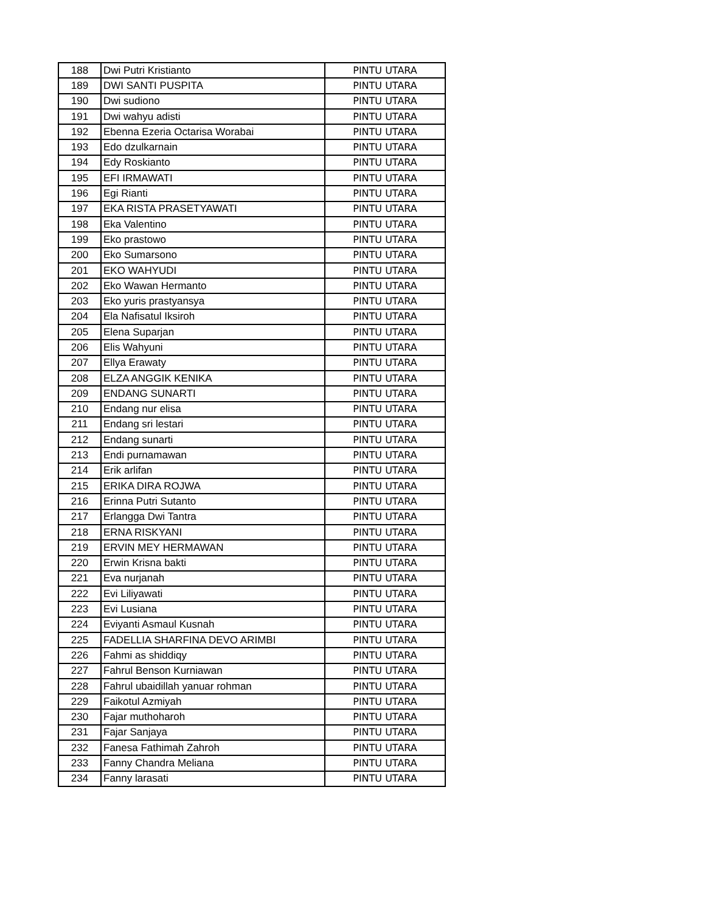| 188 | Dwi Putri Kristianto | PINTU UTARA |
| 189 | DWI SANTI PUSPITA | PINTU UTARA |
| 190 | Dwi sudiono | PINTU UTARA |
| 191 | Dwi wahyu adisti | PINTU UTARA |
| 192 | Ebenna Ezeria Octarisa Worabai | PINTU UTARA |
| 193 | Edo dzulkarnain | PINTU UTARA |
| 194 | Edy Roskianto | PINTU UTARA |
| 195 | EFI IRMAWATI | PINTU UTARA |
| 196 | Egi Rianti | PINTU UTARA |
| 197 | EKA RISTA PRASETYAWATI | PINTU UTARA |
| 198 | Eka Valentino | PINTU UTARA |
| 199 | Eko prastowo | PINTU UTARA |
| 200 | Eko Sumarsono | PINTU UTARA |
| 201 | EKO WAHYUDI | PINTU UTARA |
| 202 | Eko Wawan Hermanto | PINTU UTARA |
| 203 | Eko yuris prastyansya | PINTU UTARA |
| 204 | Ela Nafisatul Iksiroh | PINTU UTARA |
| 205 | Elena Suparjan | PINTU UTARA |
| 206 | Elis Wahyuni | PINTU UTARA |
| 207 | Ellya Erawaty | PINTU UTARA |
| 208 | ELZA ANGGIK KENIKA | PINTU UTARA |
| 209 | ENDANG SUNARTI | PINTU UTARA |
| 210 | Endang nur elisa | PINTU UTARA |
| 211 | Endang sri lestari | PINTU UTARA |
| 212 | Endang sunarti | PINTU UTARA |
| 213 | Endi purnamawan | PINTU UTARA |
| 214 | Erik arlifan | PINTU UTARA |
| 215 | ERIKA DIRA ROJWA | PINTU UTARA |
| 216 | Erinna Putri Sutanto | PINTU UTARA |
| 217 | Erlangga Dwi Tantra | PINTU UTARA |
| 218 | ERNA RISKYANI | PINTU UTARA |
| 219 | ERVIN MEY HERMAWAN | PINTU UTARA |
| 220 | Erwin Krisna bakti | PINTU UTARA |
| 221 | Eva nurjanah | PINTU UTARA |
| 222 | Evi Liliyawati | PINTU UTARA |
| 223 | Evi Lusiana | PINTU UTARA |
| 224 | Eviyanti Asmaul Kusnah | PINTU UTARA |
| 225 | FADELLIA SHARFINA DEVO ARIMBI | PINTU UTARA |
| 226 | Fahmi as shiddiqy | PINTU UTARA |
| 227 | Fahrul Benson Kurniawan | PINTU UTARA |
| 228 | Fahrul ubaidillah yanuar rohman | PINTU UTARA |
| 229 | Faikotul Azmiyah | PINTU UTARA |
| 230 | Fajar muthoharoh | PINTU UTARA |
| 231 | Fajar Sanjaya | PINTU UTARA |
| 232 | Fanesa Fathimah Zahroh | PINTU UTARA |
| 233 | Fanny Chandra Meliana | PINTU UTARA |
| 234 | Fanny larasati | PINTU UTARA |